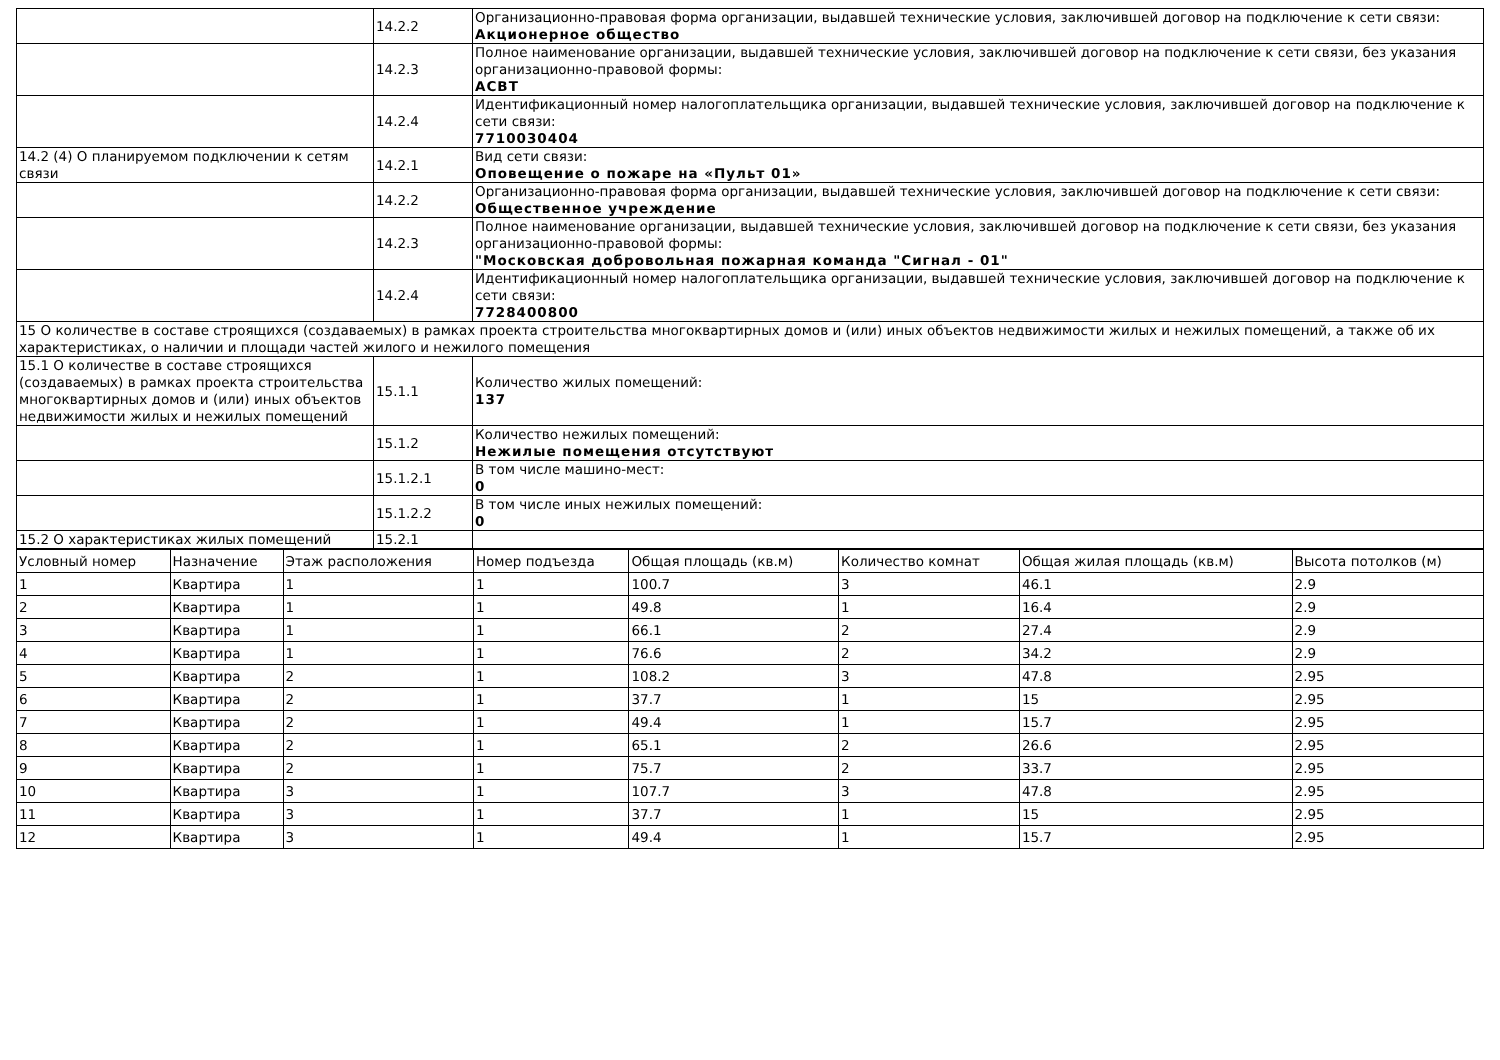| | 14.2.2 | Организационно-правовая форма организации, выдавшей технические условия, заключившей договор на подключение к сети связи: Акционерное общество |
| | 14.2.3 | Полное наименование организации, выдавшей технические условия, заключившей договор на подключение к сети связи, без указания организационно-правовой формы: АСВТ |
| | 14.2.4 | Идентификационный номер налогоплательщика организации, выдавшей технические условия, заключившей договор на подключение к сети связи: 7710030404 |
| 14.2 (4) О планируемом подключении к сетям связи | 14.2.1 | Вид сети связи: Оповещение о пожаре на «Пульт 01» |
| | 14.2.2 | Организационно-правовая форма организации, выдавшей технические условия, заключившей договор на подключение к сети связи: Общественное учреждение |
| | 14.2.3 | Полное наименование организации, выдавшей технические условия, заключившей договор на подключение к сети связи, без указания организационно-правовой формы: "Московская добровольная пожарная команда "Сигнал - 01" |
| | 14.2.4 | Идентификационный номер налогоплательщика организации, выдавшей технические условия, заключившей договор на подключение к сети связи: 7728400800 |
| 15 О количестве в составе строящихся (создаваемых) в рамках проекта строительства многоквартирных домов и (или) иных объектов недвижимости жилых и нежилых помещений, а также об их характеристиках, о наличии и площади частей жилого и нежилого помещения | | |
| 15.1 О количестве в составе строящихся (создаваемых) в рамках проекта строительства многоквартирных домов и (или) иных объектов недвижимости жилых и нежилых помещений | 15.1.1 | Количество жилых помещений: 137 |
| | 15.1.2 | Количество нежилых помещений: Нежилые помещения отсутствуют |
| | 15.1.2.1 | В том числе машино-мест: 0 |
| | 15.1.2.2 | В том числе иных нежилых помещений: 0 |
| 15.2 О характеристиках жилых помещений | 15.2.1 | |
| Условный номер | Назначение | Этаж расположения | Номер подъезда | Общая площадь (кв.м) | Количество комнат | Общая жилая площадь (кв.м) | Высота потолков (м) |
| --- | --- | --- | --- | --- | --- | --- | --- |
| 1 | Квартира | 1 | 1 | 100.7 | 3 | 46.1 | 2.9 |
| 2 | Квартира | 1 | 1 | 49.8 | 1 | 16.4 | 2.9 |
| 3 | Квартира | 1 | 1 | 66.1 | 2 | 27.4 | 2.9 |
| 4 | Квартира | 1 | 1 | 76.6 | 2 | 34.2 | 2.9 |
| 5 | Квартира | 2 | 1 | 108.2 | 3 | 47.8 | 2.95 |
| 6 | Квартира | 2 | 1 | 37.7 | 1 | 15 | 2.95 |
| 7 | Квартира | 2 | 1 | 49.4 | 1 | 15.7 | 2.95 |
| 8 | Квартира | 2 | 1 | 65.1 | 2 | 26.6 | 2.95 |
| 9 | Квартира | 2 | 1 | 75.7 | 2 | 33.7 | 2.95 |
| 10 | Квартира | 3 | 1 | 107.7 | 3 | 47.8 | 2.95 |
| 11 | Квартира | 3 | 1 | 37.7 | 1 | 15 | 2.95 |
| 12 | Квартира | 3 | 1 | 49.4 | 1 | 15.7 | 2.95 |